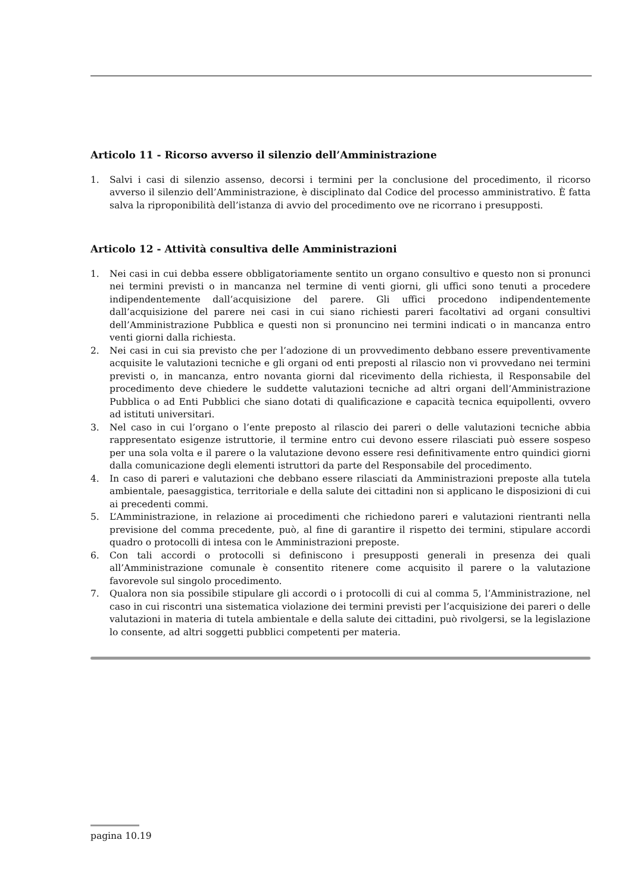Articolo 11 - Ricorso avverso il silenzio dell’Amministrazione
1. Salvi i casi di silenzio assenso, decorsi i termini per la conclusione del procedimento, il ricorso avverso il silenzio dell’Amministrazione, è disciplinato dal Codice del processo amministrativo. È fatta salva la riproponibilità dell’istanza di avvio del procedimento ove ne ricorrano i presupposti.
Articolo 12 - Attività consultiva delle Amministrazioni
1. Nei casi in cui debba essere obbligatoriamente sentito un organo consultivo e questo non si pronunci nei termini previsti o in mancanza nel termine di venti giorni, gli uffici sono tenuti a procedere indipendentemente dall’acquisizione del parere. Gli uffici procedono indipendentemente dall’acquisizione del parere nei casi in cui siano richiesti pareri facoltativi ad organi consultivi dell’Amministrazione Pubblica e questi non si pronuncino nei termini indicati o in mancanza entro venti giorni dalla richiesta.
2. Nei casi in cui sia previsto che per l’adozione di un provvedimento debbano essere preventivamente acquisite le valutazioni tecniche e gli organi od enti preposti al rilascio non vi provvedano nei termini previsti o, in mancanza, entro novanta giorni dal ricevimento della richiesta, il Responsabile del procedimento deve chiedere le suddette valutazioni tecniche ad altri organi dell’Amministrazione Pubblica o ad Enti Pubblici che siano dotati di qualificazione e capacità tecnica equipollenti, ovvero ad istituti universitari.
3. Nel caso in cui l’organo o l’ente preposto al rilascio dei pareri o delle valutazioni tecniche abbia rappresentato esigenze istruttorie, il termine entro cui devono essere rilasciati può essere sospeso per una sola volta e il parere o la valutazione devono essere resi definitivamente entro quindici giorni dalla comunicazione degli elementi istruttori da parte del Responsabile del procedimento.
4. In caso di pareri e valutazioni che debbano essere rilasciati da Amministrazioni preposte alla tutela ambientale, paesaggistica, territoriale e della salute dei cittadini non si applicano le disposizioni di cui ai precedenti commi.
5. L’Amministrazione, in relazione ai procedimenti che richiedono pareri e valutazioni rientranti nella previsione del comma precedente, può, al fine di garantire il rispetto dei termini, stipulare accordi quadro o protocolli di intesa con le Amministrazioni preposte.
6. Con tali accordi o protocolli si definiscono i presupposti generali in presenza dei quali all’Amministrazione comunale è consentito ritenere come acquisito il parere o la valutazione favorevole sul singolo procedimento.
7. Qualora non sia possibile stipulare gli accordi o i protocolli di cui al comma 5, l’Amministrazione, nel caso in cui riscontri una sistematica violazione dei termini previsti per l’acquisizione dei pareri o delle valutazioni in materia di tutela ambientale e della salute dei cittadini, può rivolgersi, se la legislazione lo consente, ad altri soggetti pubblici competenti per materia.
pagina 10.19